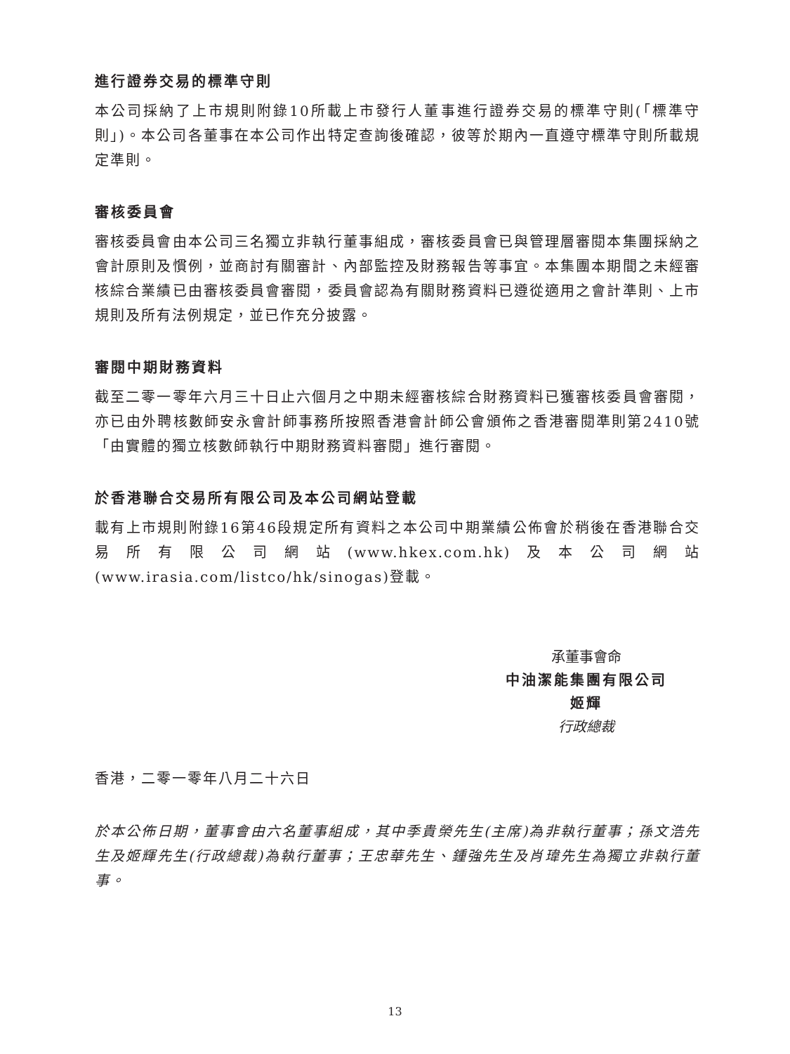進行證券交易的標準守則
本公司採納了上市規則附錄10所載上市發行人董事進行證券交易的標準守則(「標準守則」)。本公司各董事在本公司作出特定查詢後確認，彼等於期內一直遵守標準守則所載規定準則。
審核委員會
審核委員會由本公司三名獨立非執行董事組成，審核委員會已與管理層審閱本集團採納之會計原則及慣例，並商討有關審計、內部監控及財務報告等事宜。本集團本期間之未經審核綜合業績已由審核委員會審閱，委員會認為有關財務資料已遵從適用之會計準則、上市規則及所有法例規定，並已作充分披露。
審閱中期財務資料
截至二零一零年六月三十日止六個月之中期未經審核綜合財務資料已獲審核委員會審閱，亦已由外聘核數師安永會計師事務所按照香港會計師公會頒佈之香港審閱準則第2410號「由實體的獨立核數師執行中期財務資料審閱」進行審閱。
於香港聯合交易所有限公司及本公司網站登載
載有上市規則附錄16第46段規定所有資料之本公司中期業績公佈會於稍後在香港聯合交易所有限公司網站(www.hkex.com.hk)及本公司網站(www.irasia.com/listco/hk/sinogas)登載。
承董事會命
中油潔能集團有限公司
姬輝
行政總裁
香港，二零一零年八月二十六日
於本公佈日期，董事會由六名董事組成，其中季貴榮先生(主席)為非執行董事；孫文浩先生及姬輝先生(行政總裁)為執行董事；王忠華先生、鍾強先生及肖瑋先生為獨立非執行董事。
13